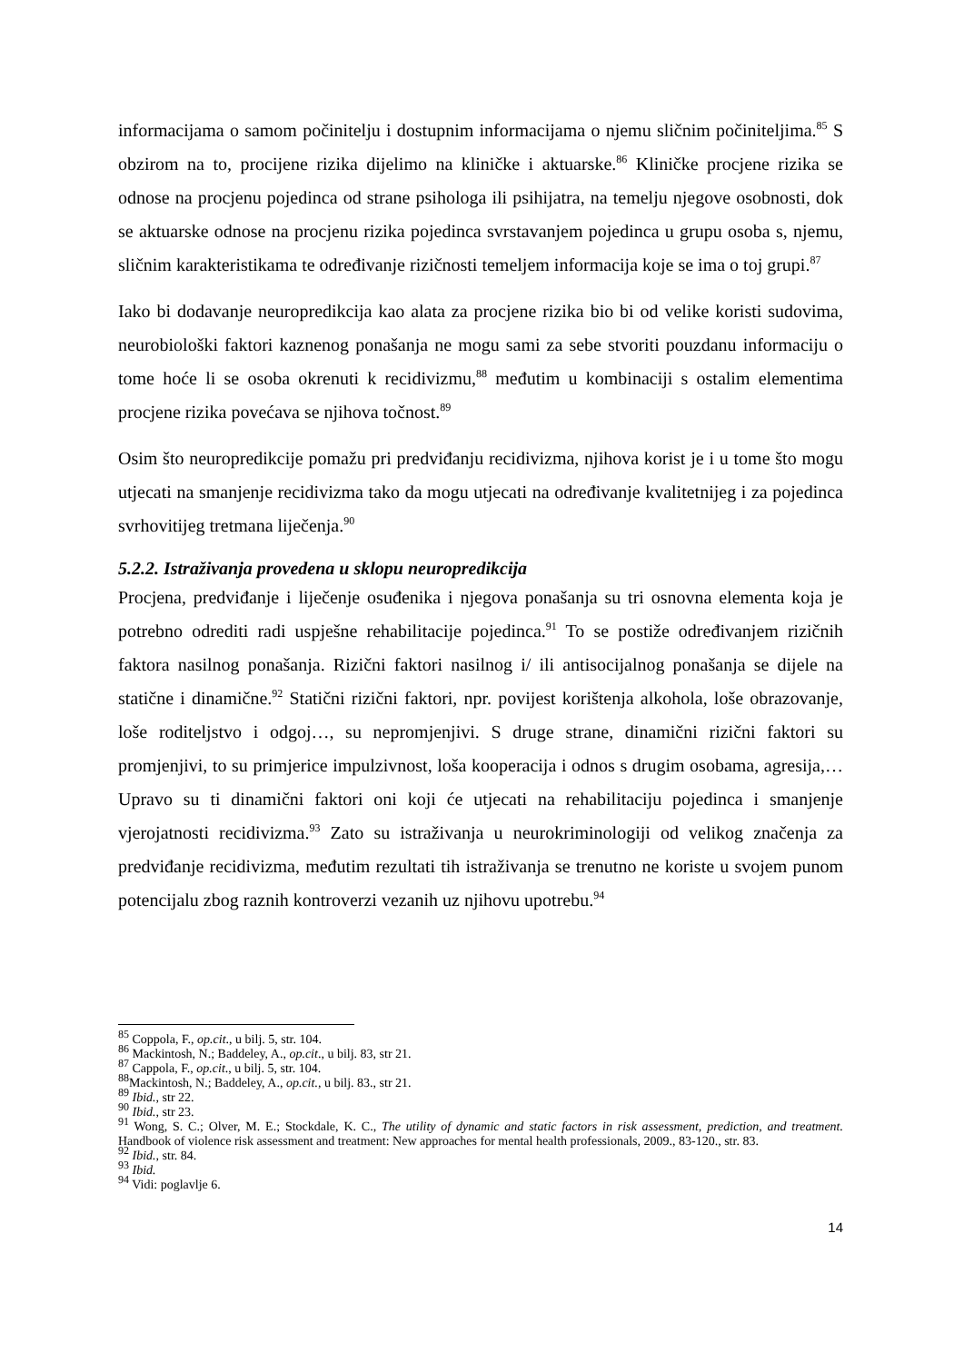informacijama o samom počinitelju i dostupnim informacijama o njemu sličnim počiniteljima.<sup>85</sup> S obzirom na to, procijene rizika dijelimo na kliničke i aktuarske.<sup>86</sup> Kliničke procjene rizika se odnose na procjenu pojedinca od strane psihologa ili psihijatra, na temelju njegove osobnosti, dok se aktuarske odnose na procjenu rizika pojedinca svrstavanjem pojedinca u grupu osoba s, njemu, sličnim karakteristikama te određivanje rizičnosti temeljem informacija koje se ima o toj grupi.<sup>87</sup>
Iako bi dodavanje neuropredikcija kao alata za procjene rizika bio bi od velike koristi sudovima, neurobiološki faktori kaznenog ponašanja ne mogu sami za sebe stvoriti pouzdanu informaciju o tome hoće li se osoba okrenuti k recidivizmu,<sup>88</sup> međutim u kombinaciji s ostalim elementima procjene rizika povećava se njihova točnost.<sup>89</sup>
Osim što neuropredikcije pomažu pri predviđanju recidivizma, njihova korist je i u tome što mogu utjecati na smanjenje recidivizma tako da mogu utjecati na određivanje kvalitetnijeg i za pojedinca svrhovitijeg tretmana liječenja.<sup>90</sup>
5.2.2. Istraživanja provedena u sklopu neuropredikcija
Procjena, predviđanje i liječenje osuđenika i njegova ponašanja su tri osnovna elementa koja je potrebno odrediti radi uspješne rehabilitacije pojedinca.<sup>91</sup> To se postiže određivanjem rizičnih faktora nasilnog ponašanja. Rizični faktori nasilnog i/ ili antisocijalnog ponašanja se dijele na statične i dinamične.<sup>92</sup> Statični rizični faktori, npr. povijest korištenja alkohola, loše obrazovanje, loše roditeljstvo i odgoj…, su nepromjenjivi. S druge strane, dinamični rizični faktori su promjenjivi, to su primjerice impulzivnost, loša kooperacija i odnos s drugim osobama, agresija,… Upravo su ti dinamični faktori oni koji će utjecati na rehabilitaciju pojedinca i smanjenje vjerojatnosti recidivizma.<sup>93</sup> Zato su istraživanja u neurokriminologiji od velikog značenja za predviđanje recidivizma, međutim rezultati tih istraživanja se trenutno ne koriste u svojem punom potencijalu zbog raznih kontroverzi vezanih uz njihovu upotrebu.<sup>94</sup>
<sup>85</sup> Coppola, F., op.cit., u bilj. 5, str. 104.
<sup>86</sup> Mackintosh, N.; Baddeley, A., op.cit., u bilj. 83, str 21.
<sup>87</sup> Cappola, F., op.cit., u bilj. 5, str. 104.
<sup>88</sup> Mackintosh, N.; Baddeley, A., op.cit., u bilj. 83., str 21.
<sup>89</sup> Ibid., str 22.
<sup>90</sup> Ibid., str 23.
<sup>91</sup> Wong, S. C.; Olver, M. E.; Stockdale, K. C., The utility of dynamic and static factors in risk assessment, prediction, and treatment. Handbook of violence risk assessment and treatment: New approaches for mental health professionals, 2009., 83-120., str. 83.
<sup>92</sup> Ibid., str. 84.
<sup>93</sup> Ibid.
<sup>94</sup> Vidi: poglavlje 6.
14